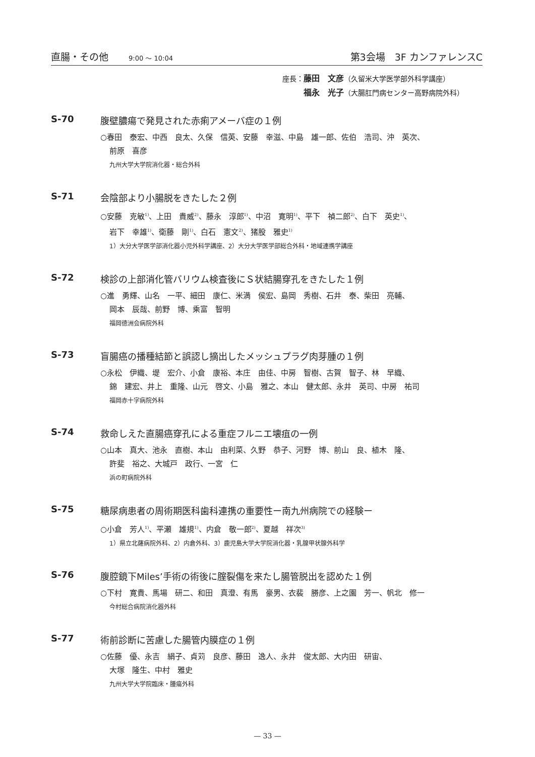直腸・その他 9:00 ～ 10:04 第3会場　3F カンファレンスC
座長：藤田　文彦（久留米大学医学部外科学講座）
　　　福永　光子（大腸肛門病センター高野病院外科）
S-70 腹壁膿瘍で発見された赤痢アメーバ症の１例
○春田　泰宏、中西　良太、久保　信英、安藤　幸滋、中島　雄一郎、佐伯　浩司、沖　英次、
前原　喜彦
九州大学大学院消化器・総合外科
S-71 会陰部より小腸脱をきたした２例
○安藤　克敏<sup>1)</sup>、上田　貴威<sup>2)</sup>、藤永　淳郎<sup>1)</sup>、中沼　寛明<sup>1)</sup>、平下　禎二郎<sup>2)</sup>、白下　英史<sup>1)</sup>、
岩下　幸雄<sup>1)</sup>、衛藤　剛<sup>1)</sup>、白石　憲文<sup>2)</sup>、猪股　雅史<sup>1)</sup>
1）大分大学医学部消化器小児外科学講座、2）大分大学医学部総合外科・地域連携学講座
S-72 検診の上部消化管バリウム検査後にＳ状結腸穿孔をきたした１例
○進　勇輝、山名　一平、細田　康仁、米満　侯宏、島岡　秀樹、石井　泰、柴田　亮輔、
岡本　辰哉、前野　博、乘富　智明
福岡徳洲会病院外科
S-73 盲腸癌の播種結節と誤認し摘出したメッシュプラグ肉芽腫の１例
○永松　伊織、堤　宏介、小倉　康裕、本庄　由佳、中房　智樹、古賀　智子、林　早織、
錦　建宏、井上　重隆、山元　啓文、小島　雅之、本山　健太郎、永井　英司、中房　祐司
福岡赤十字病院外科
S-74 救命しえた直腸癌穿孔による重症フルニエ壊疽の一例
○山本　真大、池永　直樹、本山　由利菜、久野　恭子、河野　博、前山　良、植木　隆、
許斐　裕之、大城戸　政行、一宮　仁
浜の町病院外科
S-75 糖尿病患者の周術期医科歯科連携の重要性ー南九州病院での経験ー
○小倉　芳人<sup>1)</sup>、平瀬　雄規<sup>1)</sup>、内倉　敬一郎<sup>2)</sup>、夏越　祥次<sup>3)</sup>
1）県立北薩病院外科、2）内倉外科、3）鹿児島大学大学院消化器・乳腺甲状腺外科学
S-76 腹腔鏡下Miles’手術の術後に腟裂傷を来たし腸管脱出を認めた１例
○下村　寛貴、馬場　研二、和田　真澄、有馬　豪男、衣裴　勝彦、上之園　芳一、帆北　修一
今村総合病院消化器外科
S-77 術前診断に苦慮した腸管内膜症の１例
○佐藤　優、永吉　絹子、貞苅　良彦、藤田　逸人、永井　俊太郎、大内田　研宙、
大塚　隆生、中村　雅史
九州大学大学院臨床・腫瘍外科
— 33 —